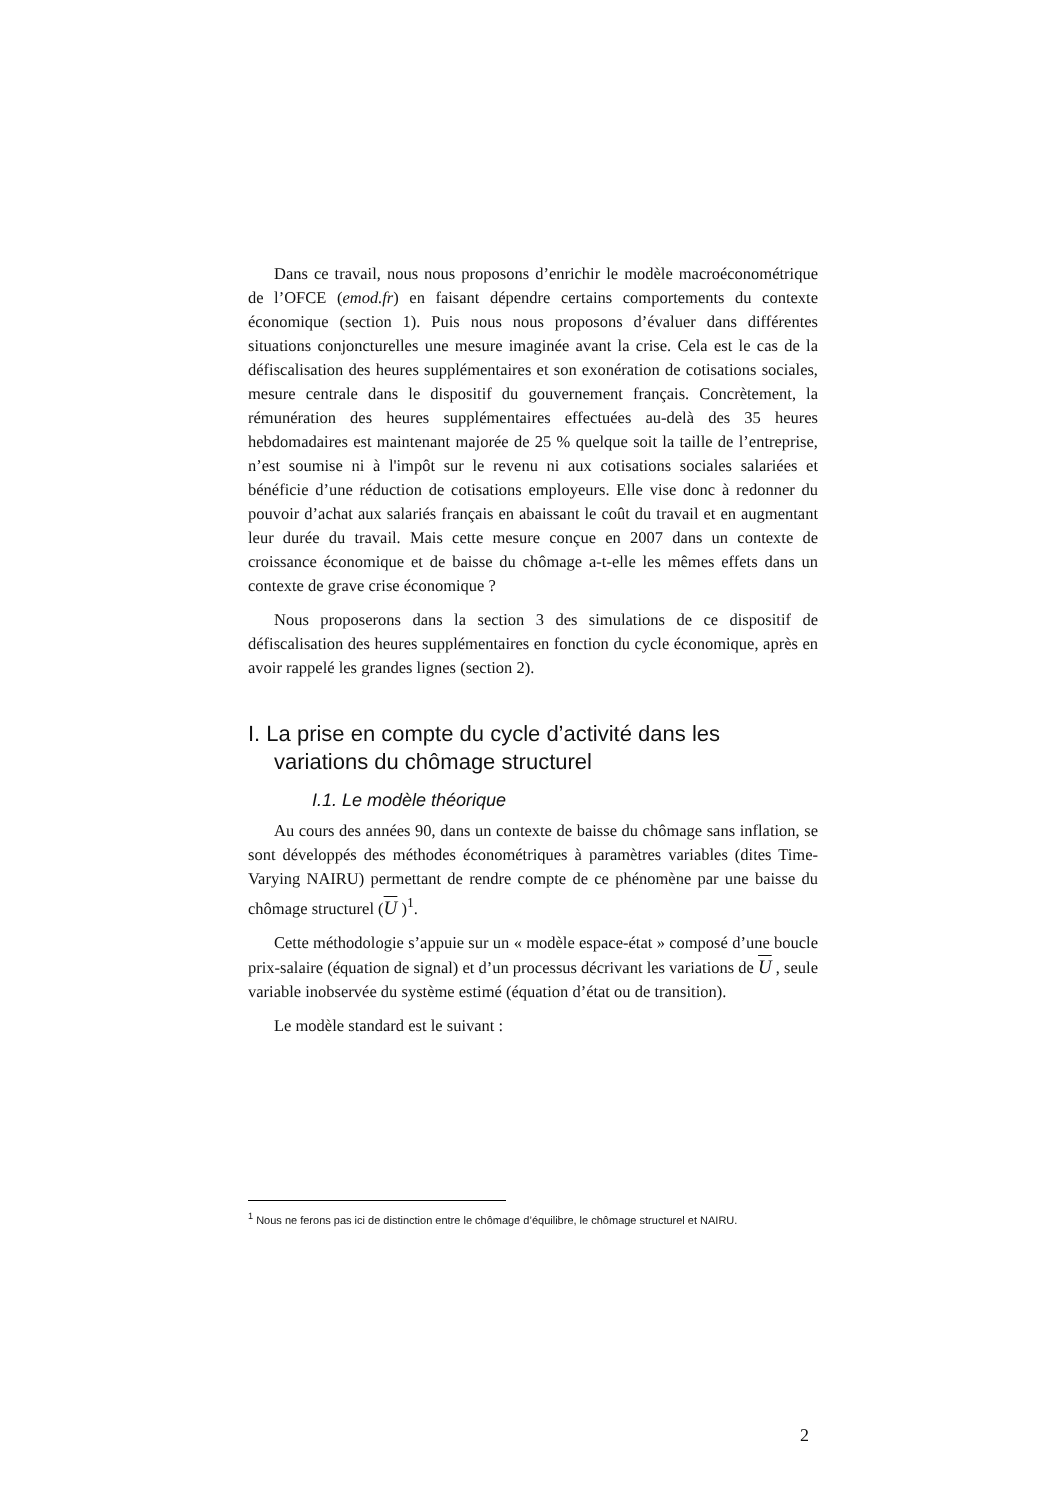Dans ce travail, nous nous proposons d’enrichir le modèle macroéconométrique de l’OFCE (emod.fr) en faisant dépendre certains comportements du contexte économique (section 1). Puis nous nous proposons d’évaluer dans différentes situations conjoncturelles une mesure imaginée avant la crise. Cela est le cas de la défiscalisation des heures supplémentaires et son exonération de cotisations sociales, mesure centrale dans le dispositif du gouvernement français. Concrètement, la rémunération des heures supplémentaires effectuées au-delà des 35 heures hebdomadaires est maintenant majorée de 25 % quelque soit la taille de l’entreprise, n’est soumise ni à l'impôt sur le revenu ni aux cotisations sociales salariées et bénéficie d’une réduction de cotisations employeurs. Elle vise donc à redonner du pouvoir d’achat aux salariés français en abaissant le coût du travail et en augmentant leur durée du travail. Mais cette mesure conçue en 2007 dans un contexte de croissance économique et de baisse du chômage a-t-elle les mêmes effets dans un contexte de grave crise économique ?
Nous proposerons dans la section 3 des simulations de ce dispositif de défiscalisation des heures supplémentaires en fonction du cycle économique, après en avoir rappelé les grandes lignes (section 2).
I. La prise en compte du cycle d’activité dans les variations du chômage structurel
I.1. Le modèle théorique
Au cours des années 90, dans un contexte de baisse du chômage sans inflation, se sont développés des méthodes économétriques à paramètres variables (dites Time-Varying NAIRU) permettant de rendre compte de ce phénomène par une baisse du chômage structurel (U )<sup>1</sup>.
Cette méthodologie s’appuie sur un « modèle espace-état » composé d’une boucle prix-salaire (équation de signal) et d’un processus décrivant les variations de U , seule variable inobservée du système estimé (équation d’état ou de transition).
Le modèle standard est le suivant :
<sup>1</sup> Nous ne ferons pas ici de distinction entre le chômage d’équilibre, le chômage structurel et NAIRU.
2